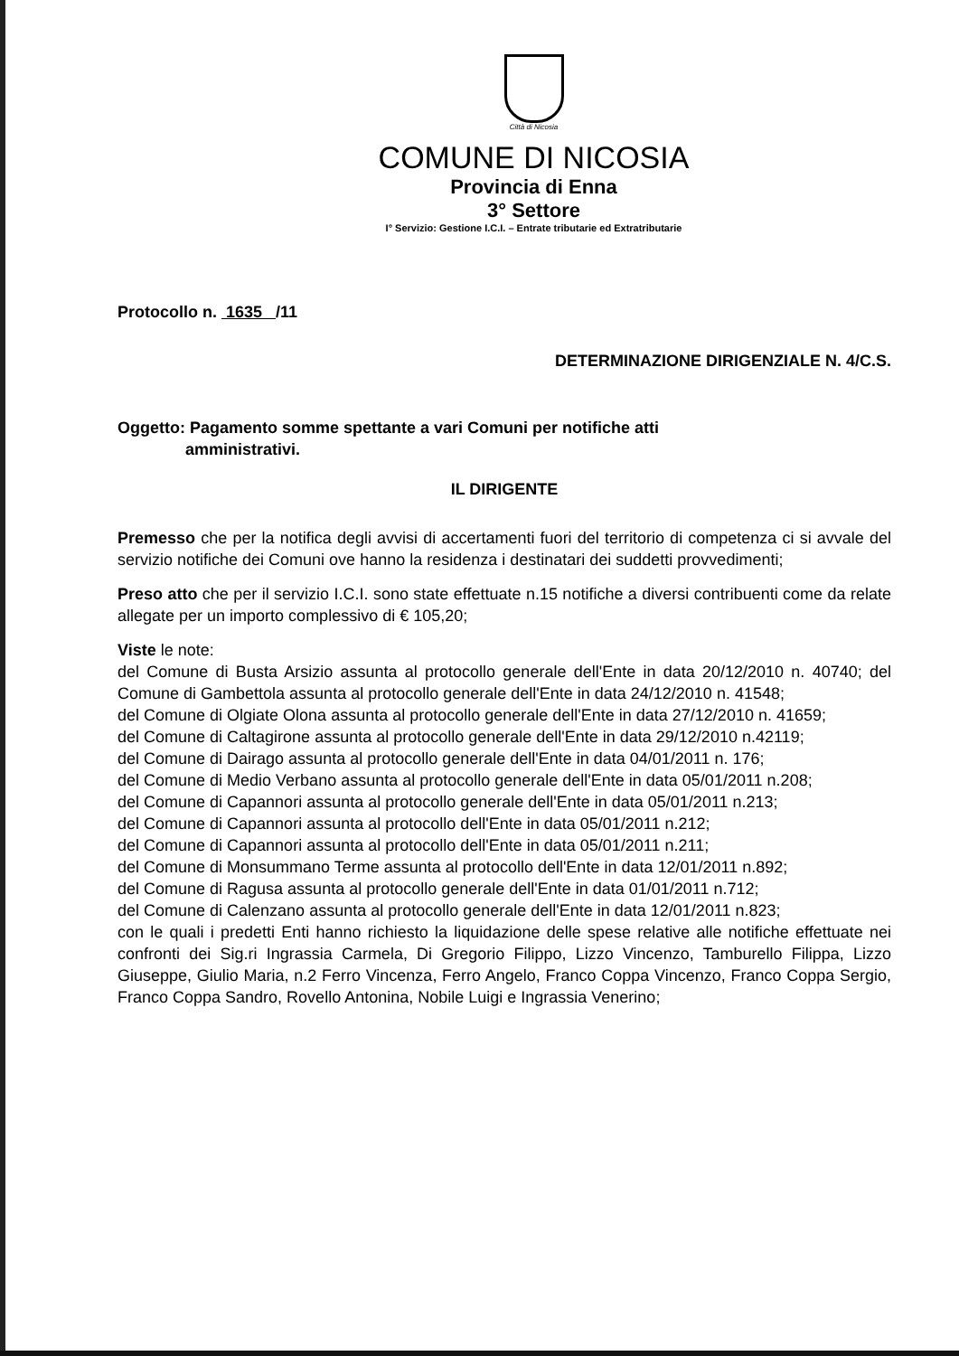Città di Nicosia
COMUNE DI NICOSIA
Provincia di Enna
3° Settore
I° Servizio: Gestione I.C.I. – Entrate tributarie ed Extratributarie
Protocollo n. 1635 /11
DETERMINAZIONE DIRIGENZIALE N. 4/C.S.
Oggetto: Pagamento somme spettante a vari Comuni per notifiche atti
amministrativi.
IL DIRIGENTE
Premesso che per la notifica degli avvisi di accertamenti fuori del territorio di competenza ci si avvale del servizio notifiche dei Comuni ove hanno la residenza i destinatari dei suddetti provvedimenti;
Preso atto che per il servizio I.C.I. sono state effettuate n.15 notifiche a diversi contribuenti come da relate allegate per un importo complessivo di € 105,20;
Viste le note:
del Comune di Busta Arsizio assunta al protocollo generale dell'Ente in data 20/12/2010 n. 40740; del Comune di Gambettola assunta al protocollo generale dell'Ente in data 24/12/2010 n. 41548;
del Comune di Olgiate Olona assunta al protocollo generale dell'Ente in data 27/12/2010 n. 41659;
del Comune di Caltagirone assunta al protocollo generale dell'Ente in data 29/12/2010 n.42119;
del Comune di Dairago assunta al protocollo generale dell'Ente in data 04/01/2011 n. 176;
del Comune di Medio Verbano assunta al protocollo generale dell'Ente in data 05/01/2011 n.208;
del Comune di Capannori assunta al protocollo generale dell'Ente in data 05/01/2011 n.213;
del Comune di Capannori assunta al protocollo dell'Ente in data 05/01/2011 n.212;
del Comune di Capannori assunta al protocollo dell'Ente in data 05/01/2011 n.211;
del Comune di Monsummano Terme assunta al protocollo dell'Ente in data 12/01/2011 n.892;
del Comune di Ragusa assunta al protocollo generale dell'Ente in data 01/01/2011 n.712;
del Comune di Calenzano assunta al protocollo generale dell'Ente in data 12/01/2011 n.823;
con le quali i predetti Enti hanno richiesto la liquidazione delle spese relative alle notifiche effettuate nei confronti dei Sig.ri Ingrassia Carmela, Di Gregorio Filippo, Lizzo Vincenzo, Tamburello Filippa, Lizzo Giuseppe, Giulio Maria, n.2 Ferro Vincenza, Ferro Angelo, Franco Coppa Vincenzo, Franco Coppa Sergio, Franco Coppa Sandro, Rovello Antonina, Nobile Luigi e Ingrassia Venerino;